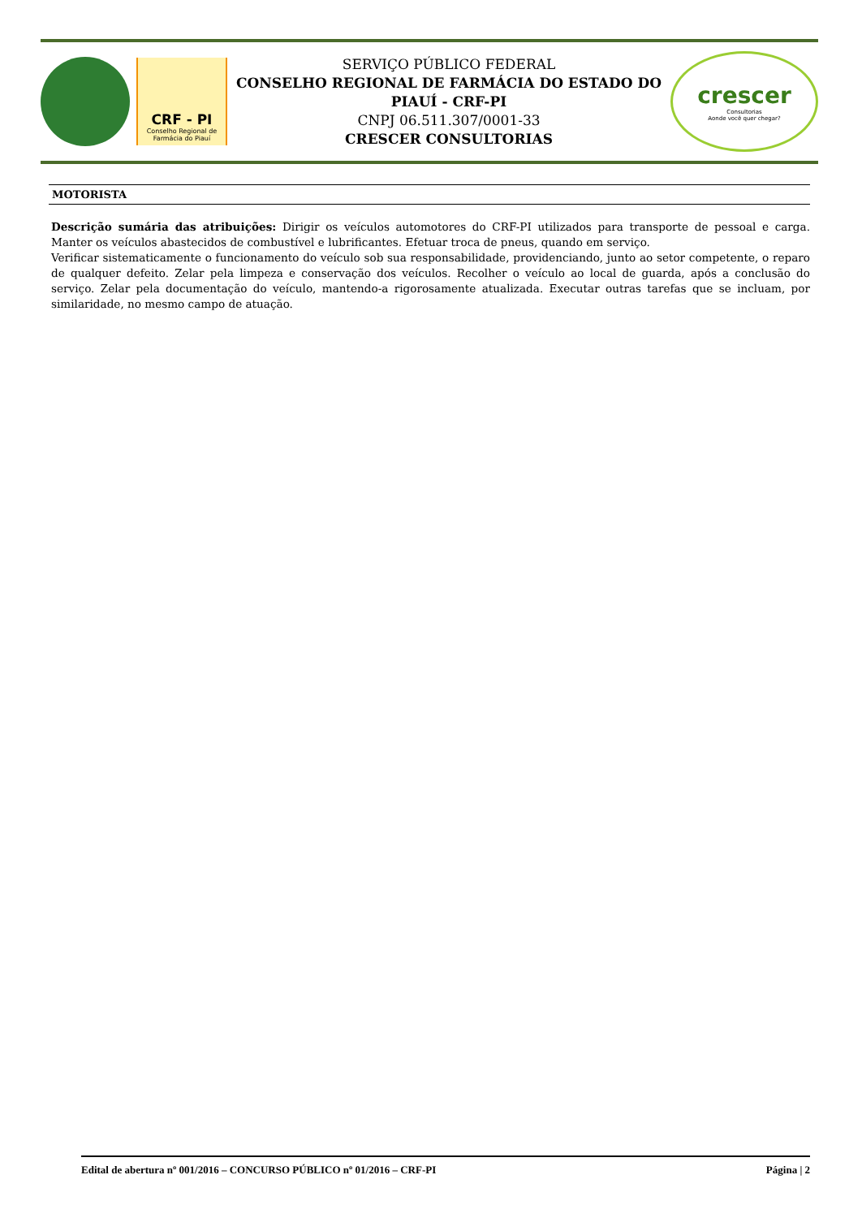CRF - PI
Conselho Regional de Farmácia do Piauí
SERVIÇO PÚBLICO FEDERAL
CONSELHO REGIONAL DE FARMÁCIA DO ESTADO DO PIAUÍ - CRF-PI
CNPJ 06.511.307/0001-33
CRESCER CONSULTORIAS
crescer
Consultorias
Aonde você quer chegar?
MOTORISTA
Descrição sumária das atribuições: Dirigir os veículos automotores do CRF-PI utilizados para transporte de pessoal e carga. Manter os veículos abastecidos de combustível e lubrificantes. Efetuar troca de pneus, quando em serviço.
Verificar sistematicamente o funcionamento do veículo sob sua responsabilidade, providenciando, junto ao setor competente, o reparo de qualquer defeito. Zelar pela limpeza e conservação dos veículos. Recolher o veículo ao local de guarda, após a conclusão do serviço. Zelar pela documentação do veículo, mantendo-a rigorosamente atualizada. Executar outras tarefas que se incluam, por similaridade, no mesmo campo de atuação.
Edital de abertura nº 001/2016 – CONCURSO PÚBLICO nº 01/2016 – CRF-PI Página | 2